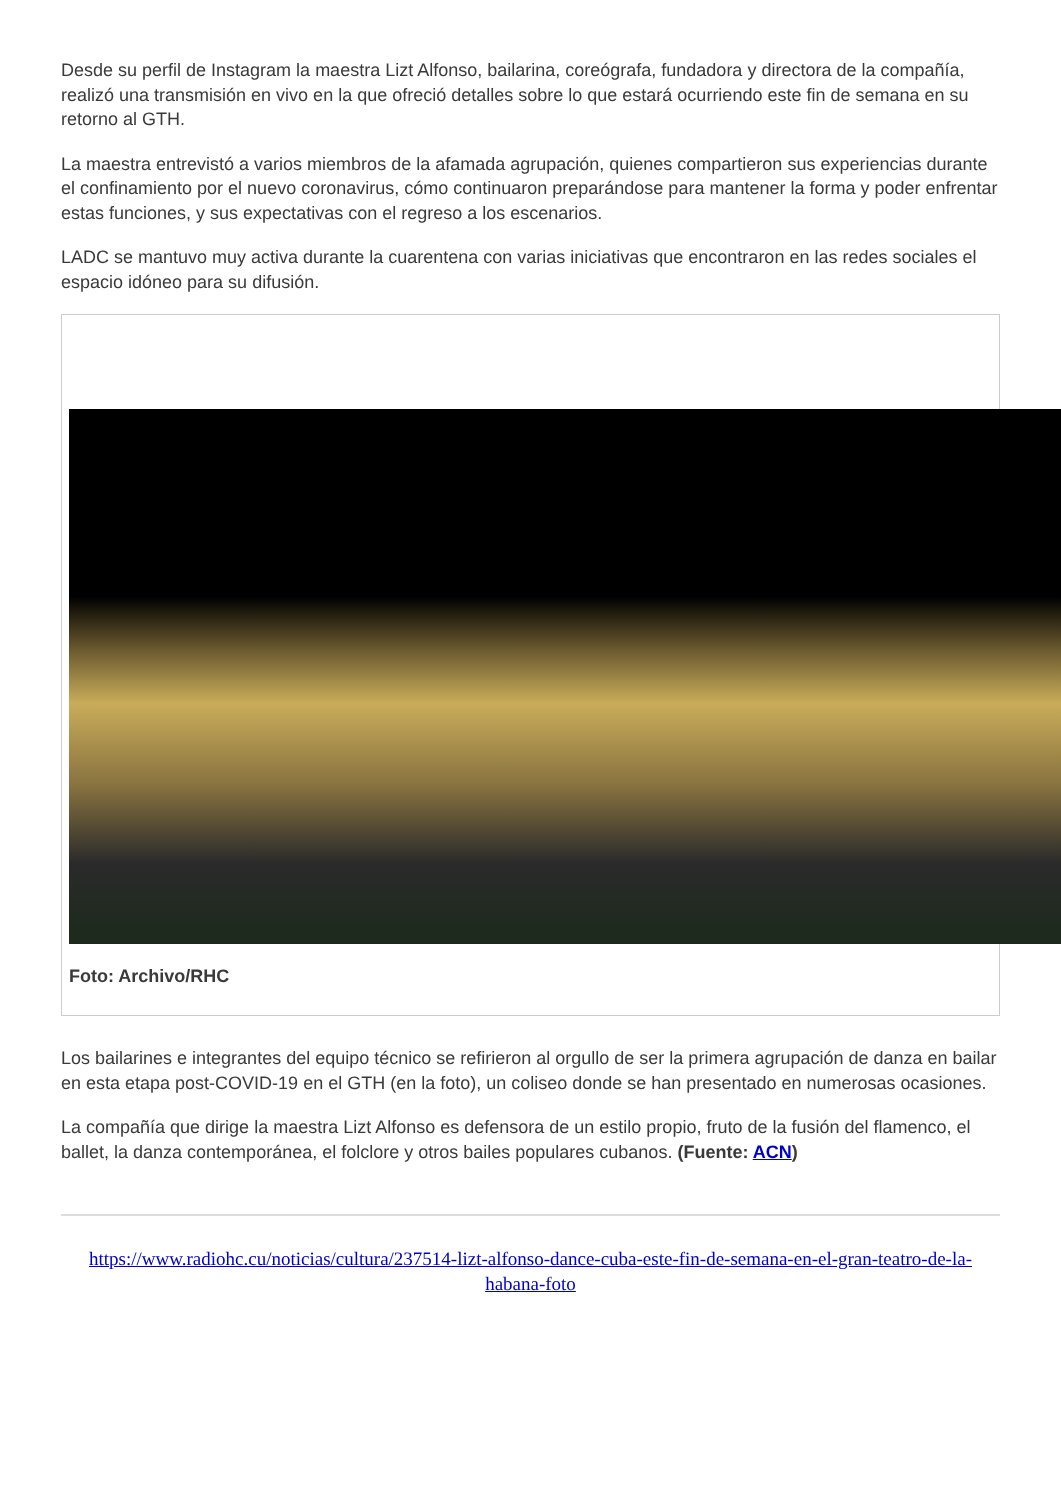Desde su perfil de Instagram la maestra Lizt Alfonso, bailarina, coreógrafa, fundadora y directora de la compañía, realizó una transmisión en vivo en la que ofreció detalles sobre lo que estará ocurriendo este fin de semana en su retorno al GTH.
La maestra entrevistó a varios miembros de la afamada agrupación, quienes compartieron sus experiencias durante el confinamiento por el nuevo coronavirus, cómo continuaron preparándose para mantener la forma y poder enfrentar estas funciones, y sus expectativas con el regreso a los escenarios.
LADC se mantuvo muy activa durante la cuarentena con varias iniciativas que encontraron en las redes sociales el espacio idóneo para su difusión.
Foto: Archivo/RHC
Los bailarines e integrantes del equipo técnico se refirieron al orgullo de ser la primera agrupación de danza en bailar en esta etapa post-COVID-19 en el GTH (en la foto), un coliseo donde se han presentado en numerosas ocasiones.
La compañía que dirige la maestra Lizt Alfonso es defensora de un estilo propio, fruto de la fusión del flamenco, el ballet, la danza contemporánea, el folclore y otros bailes populares cubanos. (Fuente: ACN)
https://www.radiohc.cu/noticias/cultura/237514-lizt-alfonso-dance-cuba-este-fin-de-semana-en-el-gran-teatro-de-la-habana-foto